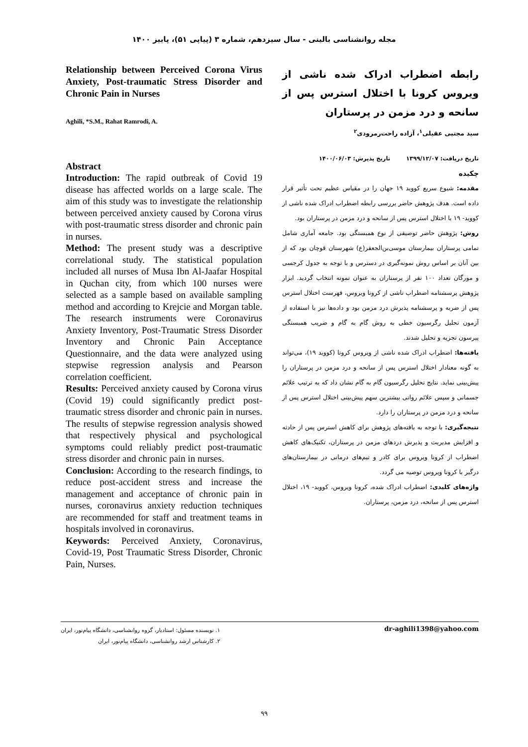مجله روانشناسی بالینی - سال سیزدهم، شماره ۳ (پیاپی ۵۱)، پاییز ۱۴۰۰
رابطه اضطراب ادراک شده ناشی از ویروس کرونا با اختلال استرس پس از سانحه و درد مزمن در پرستاران
سید مجتبی عقیلی<sup>۱</sup>، آزاده راحت‌رمرودی<sup>۲</sup>
تاریخ دریافت: ۱۳۹۹/۱۲/۰۷ تاریخ پذیرش: ۱۴۰۰/۰۶/۰۳
چکیده
مقدمه: شیوع سریع کووید ۱۹ جهان را در مقیاس عظیم تحت تأثیر قرار داده است. هدف پژوهش حاضر بررسی رابطه اضطراب ادراک شده ناشی از کووید- ۱۹ با اختلال استرس پس از سانحه و درد مزمن در پرستاران بود.
روش: پژوهش حاضر توصیفی از نوع همبستگی بود. جامعه آماری شامل تمامی پرستاران بیمارستان موسی‌بن‌الجعفر(ع) شهرستان قوچان بود که از بین آنان بر اساس روش نمونه‌گیری در دسترس و با توجه به جدول کرجسی و مورگان تعداد ۱۰۰ نفر از پرستاران به عنوان نمونه انتخاب گردید. ابزار پژوهش پرسشنامه اضطراب ناشی از کرونا ویروس، فهرست اختلال استرس پس از ضربه و پرسشنامه پذیرش درد مزمن بود و داده‌ها نیز با استفاده از آزمون تحلیل رگرسیون خطی به روش گام به گام و ضریب همبستگی پیرسون تجزیه و تحلیل شدند.
یافته‌ها: اضطراب ادراک شده ناشی از ویروس کرونا (کووید ۱۹)، می‌تواند به گونه معنادار اختلال استرس پس از سانحه و درد مزمن در پرستاران را پیش‌بینی نماید. نتایج تحلیل رگرسیون گام به گام نشان داد که به ترتیب علائم جسمانی و سپس علائم روانی بیشترین سهم پیش‌بینی اختلال استرس پس از سانحه و درد مزمن در پرستاران را دارد.
نتیجه‌گیری: با توجه به یافته‌های پژوهش برای کاهش استرس پس از حادثه و افزایش مدیریت و پذیرش دردهای مزمن در پرستاران، تکنیک‌های کاهش اضطراب از کرونا ویروس برای کادر و تیم‌های درمانی در بیمارستان‌های درگیر با کرونا ویروس توصیه می گردد.
واژه‌های کلیدی: اضطراب ادراک شده، کرونا ویروس، کووید- ۱۹، اختلال استرس پس از سانحه، درد مزمن، پرستاران.
Relationship between Perceived Corona Virus Anxiety, Post-traumatic Stress Disorder and Chronic Pain in Nurses
Aghili, *S.M., Rahat Ramrodi, A.
Abstract
Introduction: The rapid outbreak of Covid 19 disease has affected worlds on a large scale. The aim of this study was to investigate the relationship between perceived anxiety caused by Corona virus with post-traumatic stress disorder and chronic pain in nurses.
Method: The present study was a descriptive correlational study. The statistical population included all nurses of Musa Ibn Al-Jaafar Hospital in Quchan city, from which 100 nurses were selected as a sample based on available sampling method and according to Krejcie and Morgan table. The research instruments were Coronavirus Anxiety Inventory, Post-Traumatic Stress Disorder Inventory and Chronic Pain Acceptance Questionnaire, and the data were analyzed using stepwise regression analysis and Pearson correlation coefficient.
Results: Perceived anxiety caused by Corona virus (Covid 19) could significantly predict post-traumatic stress disorder and chronic pain in nurses. The results of stepwise regression analysis showed that respectively physical and psychological symptoms could reliably predict post-traumatic stress disorder and chronic pain in nurses.
Conclusion: According to the research findings, to reduce post-accident stress and increase the management and acceptance of chronic pain in nurses, coronavirus anxiety reduction techniques are recommended for staff and treatment teams in hospitals involved in coronavirus.
Keywords: Perceived Anxiety, Coronavirus, Covid-19, Post Traumatic Stress Disorder, Chronic Pain, Nurses.
۱. نویسنده مسئول: استادیار، گروه روانشناسی، دانشگاه پیام‌نور، ایران
۲. کارشناس ارشد روانشناسی، دانشگاه پیام‌نور، ایران
dr-aghili1398@yahoo.com
۹۹